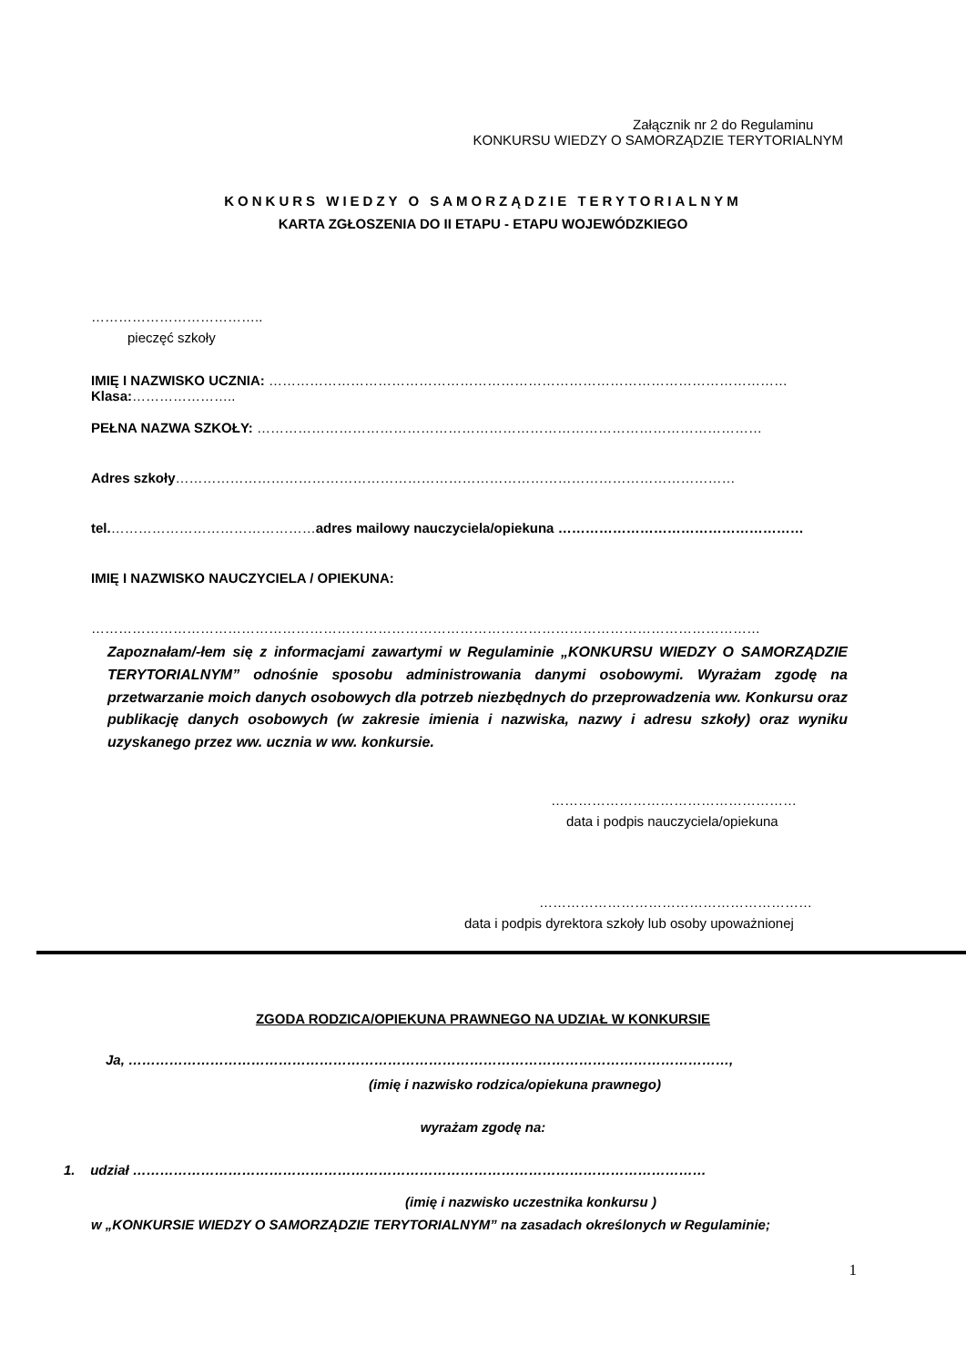Załącznik nr 2 do Regulaminu
KONKURSU WIEDZY O SAMORZĄDZIE TERYTORIALNYM
KONKURS WIEDZY O SAMORZĄDZIE TERYTORIALNYM
KARTA ZGŁOSZENIA DO II ETAPU - ETAPU WOJEWÓDZKIEGO
………………………………..
pieczęć szkoły
IMIĘ I NAZWISKO UCZNIA: ……………………………………………………………………………………………………
Klasa:…………………..
PEŁNA NAZWA SZKOŁY: …………………………………………………………………………………………………
Adres szkoły……………………………………………………………………………………………………………
tel.………………………………………adres mailowy nauczyciela/opiekuna ………………………………………………
IMIĘ I NAZWISKO NAUCZYCIELA / OPIEKUNA:
…………………………………………………………………………………………………………………………………
Zapoznałam/-łem się z informacjami zawartymi w Regulaminie „KONKURSU WIEDZY O SAMORZĄDZIE TERYTORIALNYM” odnośnie sposobu administrowania danymi osobowymi. Wyrażam zgodę na przetwarzanie moich danych osobowych dla potrzeb niezbędnych do przeprowadzenia ww. Konkursu oraz publikację danych osobowych (w zakresie imienia i nazwiska, nazwy i adresu szkoły) oraz wyniku uzyskanego przez ww. ucznia w ww. konkursie.
………………………………………………
data i podpis nauczyciela/opiekuna
……………………………………………………
data i podpis dyrektora szkoły lub osoby upoważnionej
ZGODA RODZICA/OPIEKUNA PRAWNEGO NA UDZIAŁ W KONKURSIE
Ja, ……………………………………………………………………………………………………………………,
(imię i nazwisko rodzica/opiekuna prawnego)
wyrażam zgodę na:
1. udział ………………………………………………………………………………………………………………
(imię i nazwisko uczestnika konkursu )
w „KONKURSIE WIEDZY O SAMORZĄDZIE TERYTORIALNYM” na zasadach określonych w Regulaminie;
1